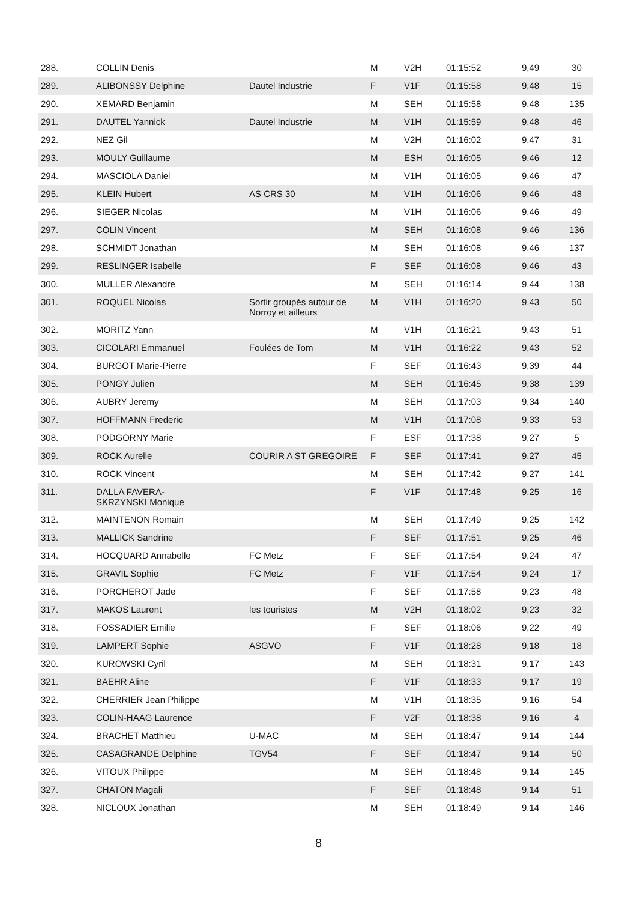| 288. | COLLIN Denis | | M | V2H | 01:15:52 | 9,49 | 30 |
| 289. | ALIBONSSY Delphine | Dautel Industrie | F | V1F | 01:15:58 | 9,48 | 15 |
| 290. | XEMARD Benjamin | | M | SEH | 01:15:58 | 9,48 | 135 |
| 291. | DAUTEL Yannick | Dautel Industrie | M | V1H | 01:15:59 | 9,48 | 46 |
| 292. | NEZ Gil | | M | V2H | 01:16:02 | 9,47 | 31 |
| 293. | MOULY Guillaume | | M | ESH | 01:16:05 | 9,46 | 12 |
| 294. | MASCIOLA Daniel | | M | V1H | 01:16:05 | 9,46 | 47 |
| 295. | KLEIN Hubert | AS CRS 30 | M | V1H | 01:16:06 | 9,46 | 48 |
| 296. | SIEGER Nicolas | | M | V1H | 01:16:06 | 9,46 | 49 |
| 297. | COLIN Vincent | | M | SEH | 01:16:08 | 9,46 | 136 |
| 298. | SCHMIDT Jonathan | | M | SEH | 01:16:08 | 9,46 | 137 |
| 299. | RESLINGER Isabelle | | F | SEF | 01:16:08 | 9,46 | 43 |
| 300. | MULLER Alexandre | | M | SEH | 01:16:14 | 9,44 | 138 |
| 301. | ROQUEL Nicolas | Sortir groupés autour de Norroy et ailleurs | M | V1H | 01:16:20 | 9,43 | 50 |
| 302. | MORITZ Yann | | M | V1H | 01:16:21 | 9,43 | 51 |
| 303. | CICOLARI Emmanuel | Foulées de Tom | M | V1H | 01:16:22 | 9,43 | 52 |
| 304. | BURGOT Marie-Pierre | | F | SEF | 01:16:43 | 9,39 | 44 |
| 305. | PONGY Julien | | M | SEH | 01:16:45 | 9,38 | 139 |
| 306. | AUBRY Jeremy | | M | SEH | 01:17:03 | 9,34 | 140 |
| 307. | HOFFMANN Frederic | | M | V1H | 01:17:08 | 9,33 | 53 |
| 308. | PODGORNY Marie | | F | ESF | 01:17:38 | 9,27 | 5 |
| 309. | ROCK Aurelie | COURIR A ST GREGOIRE | F | SEF | 01:17:41 | 9,27 | 45 |
| 310. | ROCK Vincent | | M | SEH | 01:17:42 | 9,27 | 141 |
| 311. | DALLA FAVERA- SKRZYNSKI Monique | | F | V1F | 01:17:48 | 9,25 | 16 |
| 312. | MAINTENON Romain | | M | SEH | 01:17:49 | 9,25 | 142 |
| 313. | MALLICK Sandrine | | F | SEF | 01:17:51 | 9,25 | 46 |
| 314. | HOCQUARD Annabelle | FC Metz | F | SEF | 01:17:54 | 9,24 | 47 |
| 315. | GRAVIL Sophie | FC Metz | F | V1F | 01:17:54 | 9,24 | 17 |
| 316. | PORCHEROT Jade | | F | SEF | 01:17:58 | 9,23 | 48 |
| 317. | MAKOS Laurent | les touristes | M | V2H | 01:18:02 | 9,23 | 32 |
| 318. | FOSSADIER Emilie | | F | SEF | 01:18:06 | 9,22 | 49 |
| 319. | LAMPERT Sophie | ASGVO | F | V1F | 01:18:28 | 9,18 | 18 |
| 320. | KUROWSKI Cyril | | M | SEH | 01:18:31 | 9,17 | 143 |
| 321. | BAEHR Aline | | F | V1F | 01:18:33 | 9,17 | 19 |
| 322. | CHERRIER Jean Philippe | | M | V1H | 01:18:35 | 9,16 | 54 |
| 323. | COLIN-HAAG Laurence | | F | V2F | 01:18:38 | 9,16 | 4 |
| 324. | BRACHET Matthieu | U-MAC | M | SEH | 01:18:47 | 9,14 | 144 |
| 325. | CASAGRANDE Delphine | TGV54 | F | SEF | 01:18:47 | 9,14 | 50 |
| 326. | VITOUX Philippe | | M | SEH | 01:18:48 | 9,14 | 145 |
| 327. | CHATON Magali | | F | SEF | 01:18:48 | 9,14 | 51 |
| 328. | NICLOUX Jonathan | | M | SEH | 01:18:49 | 9,14 | 146 |
8